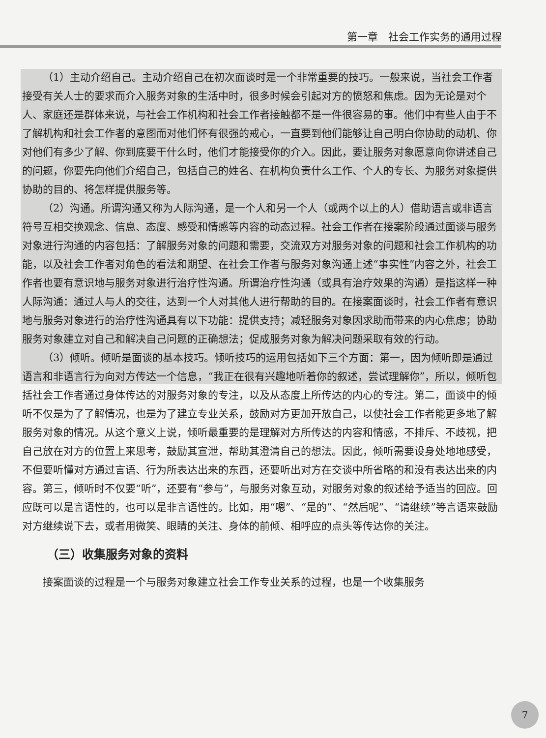第一章　社会工作实务的通用过程
（1）主动介绍自己。主动介绍自己在初次面谈时是一个非常重要的技巧。一般来说，当社会工作者接受有关人士的要求而介入服务对象的生活中时，很多时候会引起对方的愤怒和焦虑。因为无论是对个人、家庭还是群体来说，与社会工作机构和社会工作者接触都不是一件很容易的事。他们中有些人由于不了解机构和社会工作者的意图而对他们怀有很强的戒心，一直要到他们能够让自己明白你协助的动机、你对他们有多少了解、你到底要干什么时，他们才能接受你的介入。因此，要让服务对象愿意向你讲述自己的问题，你要先向他们介绍自己，包括自己的姓名、在机构负责什么工作、个人的专长、为服务对象提供协助的目的、将怎样提供服务等。
（2）沟通。所谓沟通又称为人际沟通，是一个人和另一个人（或两个以上的人）借助语言或非语言符号互相交换观念、信息、态度、感受和情感等内容的动态过程。社会工作者在接案阶段通过面谈与服务对象进行沟通的内容包括：了解服务对象的问题和需要，交流双方对服务对象的问题和社会工作机构的功能，以及社会工作者对角色的看法和期望、在社会工作者与服务对象沟通上述“事实性”内容之外，社会工作者也要有意识地与服务对象进行治疗性沟通。所谓治疗性沟通（或具有治疗效果的沟通）是指这样一种人际沟通：通过人与人的交往，达到一个人对其他人进行帮助的目的。在接案面谈时，社会工作者有意识地与服务对象进行的治疗性沟通具有以下功能：提供支持；减轻服务对象因求助而带来的内心焦虑；协助服务对象建立对自己和解决自己问题的正确想法；促成服务对象为解决问题采取有效的行动。
（3）倾听。倾听是面谈的基本技巧。倾听技巧的运用包括如下三个方面：第一，因为倾听即是通过语言和非语言行为向对方传达一个信息，“我正在很有兴趣地听着你的叙述，尝试理解你”，所以，倾听包括社会工作者通过身体传达的对服务对象的专注，以及从态度上所传达的内心的专注。第二，面谈中的倾听不仅是为了了解情况，也是为了建立专业关系，鼓励对方更加开放自己，以使社会工作者能更多地了解服务对象的情况。从这个意义上说，倾听最重要的是理解对方所传达的内容和情感，不排斥、不歧视，把自己放在对方的位置上来思考，鼓励其宣泄，帮助其澄清自己的想法。因此，倾听需要设身处地地感受，不但要听懂对方通过言语、行为所表达出来的东西，还要听出对方在交谈中所省略的和没有表达出来的内容。第三，倾听时不仅要“听”，还要有“参与”，与服务对象互动，对服务对象的叙述给予适当的回应。回应既可以是言语性的，也可以是非言语性的。比如，用“嗯”、“是的”、“然后呢”、“请继续”等言语来鼓励对方继续说下去，或者用微笑、眼睛的关注、身体的前倾、相呼应的点头等传达你的关注。
（三）收集服务对象的资料
接案面谈的过程是一个与服务对象建立社会工作专业关系的过程，也是一个收集服务
7